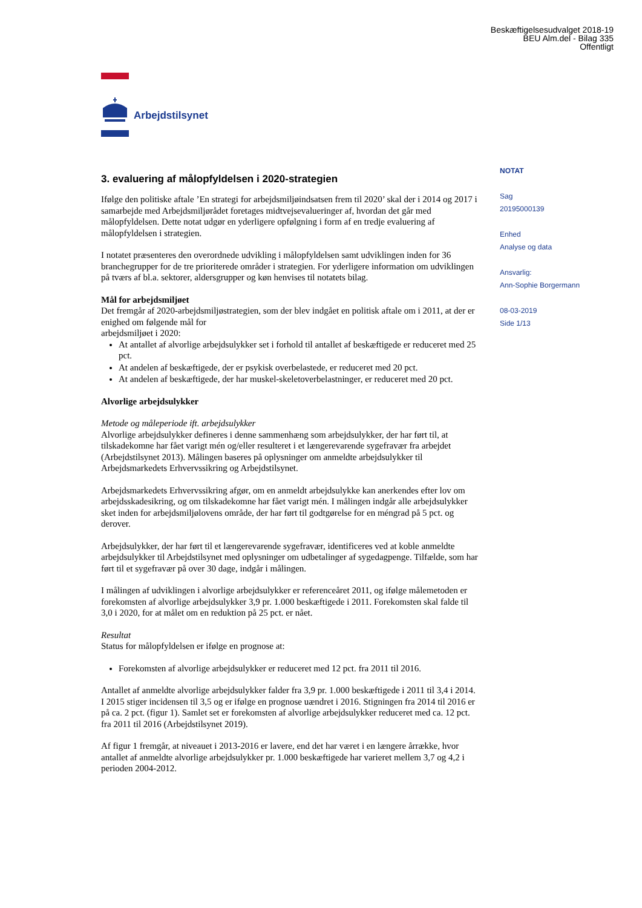Beskæftigelsesudvalget 2018-19
BEU Alm.del - Bilag 335
Offentligt
Arbejdstilsynet
NOTAT
Sag
20195000139
Enhed
Analyse og data
Ansvarlig:
Ann-Sophie Borgermann
08-03-2019
Side 1/13
3. evaluering af målopfyldelsen i 2020-strategien
Ifølge den politiske aftale ’En strategi for arbejdsmiljøindsatsen frem til 2020’ skal der i 2014 og 2017 i samarbejde med Arbejdsmiljørådet foretages midtvejsevalueringer af, hvordan det går med målopfyldelsen. Dette notat udgør en yderligere opfølgning i form af en tredje evaluering af målopfyldelsen i strategien.
I notatet præsenteres den overordnede udvikling i målopfyldelsen samt udviklingen inden for 36 branchegrupper for de tre prioriterede områder i strategien. For yderligere information om udviklingen på tværs af bl.a. sektorer, aldersgrupper og køn henvises til notatets bilag.
Mål for arbejdsmiljøet
Det fremgår af 2020-arbejdsmiljøstrategien, som der blev indgået en politisk aftale om i 2011, at der er enighed om følgende mål for
arbejdsmiljøet i 2020:
At antallet af alvorlige arbejdsulykker set i forhold til antallet af beskæftigede er reduceret med 25 pct.
At andelen af beskæftigede, der er psykisk overbelastede, er reduceret med 20 pct.
At andelen af beskæftigede, der har muskel-skeletoverbelastninger, er reduceret med 20 pct.
Alvorlige arbejdsulykker
Metode og måleperiode ift. arbejdsulykker
Alvorlige arbejdsulykker defineres i denne sammenhæng som arbejdsulykker, der har ført til, at tilskadekomne har fået varigt mén og/eller resulteret i et længerevarende sygefravær fra arbejdet (Arbejdstilsynet 2013). Målingen baseres på oplysninger om anmeldte arbejdsulykker til Arbejdsmarkedets Erhvervssikring og Arbejdstilsynet.
Arbejdsmarkedets Erhvervssikring afgør, om en anmeldt arbejdsulykke kan anerkendes efter lov om arbejdsskadesikring, og om tilskadekomne har fået varigt mén. I målingen indgår alle arbejdsulykker sket inden for arbejdsmiljølovens område, der har ført til godtgørelse for en méngrad på 5 pct. og derover.
Arbejdsulykker, der har ført til et længerevarende sygefravær, identificeres ved at koble anmeldte arbejdsulykker til Arbejdstilsynet med oplysninger om udbetalinger af sygedagpenge. Tilfælde, som har ført til et sygefravær på over 30 dage, indgår i målingen.
I målingen af udviklingen i alvorlige arbejdsulykker er referenceåret 2011, og ifølge målemetoden er forekomsten af alvorlige arbejdsulykker 3,9 pr. 1.000 beskæftigede i 2011. Forekomsten skal falde til 3,0 i 2020, for at målet om en reduktion på 25 pct. er nået.
Resultat
Status for målopfyldelsen er ifølge en prognose at:
Forekomsten af alvorlige arbejdsulykker er reduceret med 12 pct. fra 2011 til 2016.
Antallet af anmeldte alvorlige arbejdsulykker falder fra 3,9 pr. 1.000 beskæftigede i 2011 til 3,4 i 2014. I 2015 stiger incidensen til 3,5 og er ifølge en prognose uændret i 2016. Stigningen fra 2014 til 2016 er på ca. 2 pct. (figur 1). Samlet set er forekomsten af alvorlige arbejdsulykker reduceret med ca. 12 pct. fra 2011 til 2016 (Arbejdstilsynet 2019).
Af figur 1 fremgår, at niveauet i 2013-2016 er lavere, end det har været i en længere årrække, hvor antallet af anmeldte alvorlige arbejdsulykker pr. 1.000 beskæftigede har varieret mellem 3,7 og 4,2 i perioden 2004-2012.